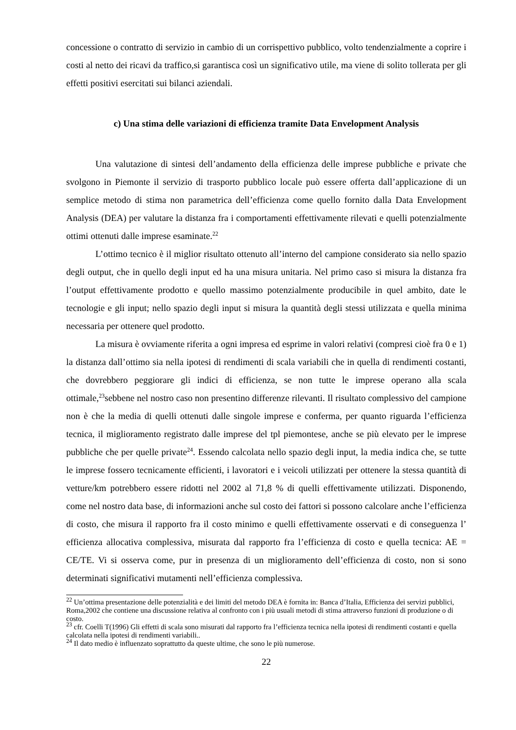concessione o contratto di servizio in cambio di un corrispettivo pubblico, volto tendenzialmente a coprire i costi al netto dei ricavi da traffico,si garantisca così un significativo utile, ma viene di solito tollerata per gli effetti positivi esercitati sui bilanci aziendali.
c) Una stima delle variazioni di efficienza tramite Data Envelopment Analysis
Una valutazione di sintesi dell’andamento della efficienza delle imprese pubbliche e private che svolgono in Piemonte il servizio di trasporto pubblico locale può essere offerta dall’applicazione di un semplice metodo di stima non parametrica dell’efficienza come quello fornito dalla Data Envelopment Analysis (DEA) per valutare la distanza fra i comportamenti effettivamente rilevati e quelli potenzialmente ottimi ottenuti dalle imprese esaminate.<sup>22</sup>
L’ottimo tecnico è il miglior risultato ottenuto all’interno del campione considerato sia nello spazio degli output, che in quello degli input ed ha una misura unitaria. Nel primo caso si misura la distanza fra l’output effettivamente prodotto e quello massimo potenzialmente producibile in quel ambito, date le tecnologie e gli input; nello spazio degli input si misura la quantità degli stessi utilizzata e quella minima necessaria per ottenere quel prodotto.
La misura è ovviamente riferita a ogni impresa ed esprime in valori relativi (compresi cioè fra 0 e 1) la distanza dall’ottimo sia nella ipotesi di rendimenti di scala variabili che in quella di rendimenti costanti, che dovrebbero peggiorare gli indici di efficienza, se non tutte le imprese operano alla scala ottimale,<sup>23</sup>sebbene nel nostro caso non presentino differenze rilevanti. Il risultato complessivo del campione non è che la media di quelli ottenuti dalle singole imprese e conferma, per quanto riguarda l’efficienza tecnica, il miglioramento registrato dalle imprese del tpl piemontese, anche se più elevato per le imprese pubbliche che per quelle private<sup>24</sup>. Essendo calcolata nello spazio degli input, la media indica che, se tutte le imprese fossero tecnicamente efficienti, i lavoratori e i veicoli utilizzati per ottenere la stessa quantità di vetture/km potrebbero essere ridotti nel 2002 al 71,8 % di quelli effettivamente utilizzati. Disponendo, come nel nostro data base, di informazioni anche sul costo dei fattori si possono calcolare anche l’efficienza di costo, che misura il rapporto fra il costo minimo e quelli effettivamente osservati e di conseguenza l’ efficienza allocativa complessiva, misurata dal rapporto fra l’efficienza di costo e quella tecnica: AE = CE/TE. Vi si osserva come, pur in presenza di un miglioramento dell’efficienza di costo, non si sono determinati significativi mutamenti nell’efficienza complessiva.
<sup>22</sup> Un’ottima presentazione delle potenzialità e dei limiti del metodo DEA è fornita in: Banca d’Italia, Efficienza dei servizi pubblici, Roma,2002 che contiene una discussione relativa al confronto con i più usuali metodi di stima attraverso funzioni di produzione o di costo.
<sup>23</sup> cfr. Coelli T(1996) Gli effetti di scala sono misurati dal rapporto fra l’efficienza tecnica nella ipotesi di rendimenti costanti e quella calcolata nella ipotesi di rendimenti variabili..
<sup>24</sup> Il dato medio è influenzato soprattutto da queste ultime, che sono le più numerose.
22